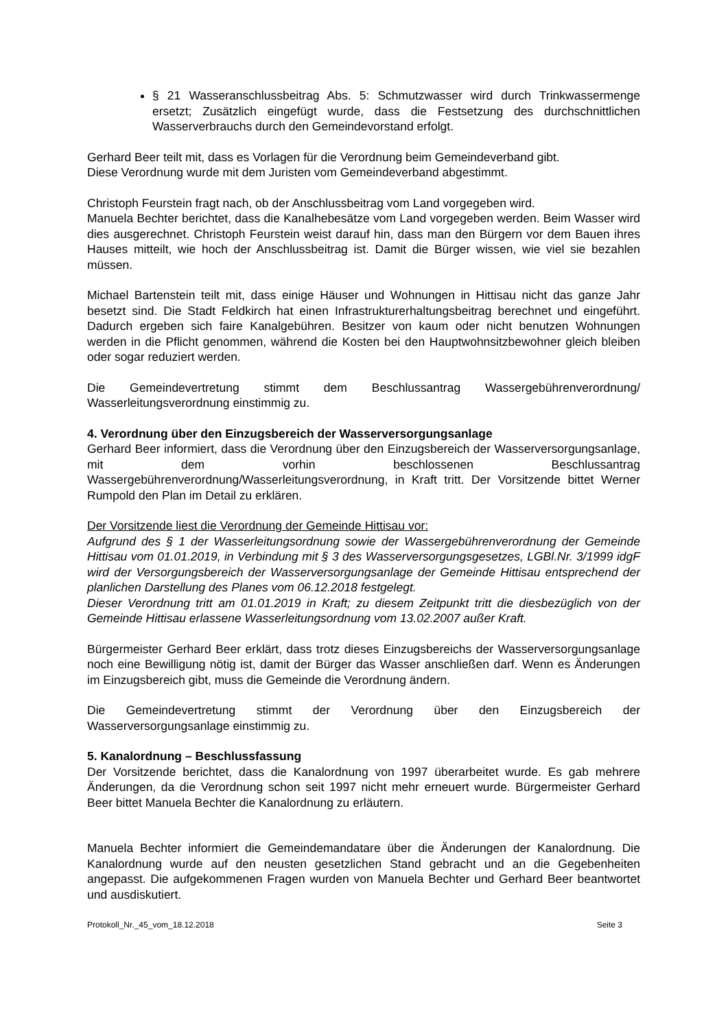§ 21 Wasseranschlussbeitrag Abs. 5: Schmutzwasser wird durch Trinkwassermenge ersetzt; Zusätzlich eingefügt wurde, dass die Festsetzung des durchschnittlichen Wasserverbrauchs durch den Gemeindevorstand erfolgt.
Gerhard Beer teilt mit, dass es Vorlagen für die Verordnung beim Gemeindeverband gibt.
Diese Verordnung wurde mit dem Juristen vom Gemeindeverband abgestimmt.
Christoph Feurstein fragt nach, ob der Anschlussbeitrag vom Land vorgegeben wird.
Manuela Bechter berichtet, dass die Kanalhebesätze vom Land vorgegeben werden. Beim Wasser wird dies ausgerechnet. Christoph Feurstein weist darauf hin, dass man den Bürgern vor dem Bauen ihres Hauses mitteilt, wie hoch der Anschlussbeitrag ist. Damit die Bürger wissen, wie viel sie bezahlen müssen.
Michael Bartenstein teilt mit, dass einige Häuser und Wohnungen in Hittisau nicht das ganze Jahr besetzt sind. Die Stadt Feldkirch hat einen Infrastrukturerhaltungsbeitrag berechnet und eingeführt. Dadurch ergeben sich faire Kanalgebühren. Besitzer von kaum oder nicht benutzen Wohnungen werden in die Pflicht genommen, während die Kosten bei den Hauptwohnsitzbewohner gleich bleiben oder sogar reduziert werden.
Die Gemeindevertretung stimmt dem Beschlussantrag Wassergebührenverordnung/ Wasserleitungsverordnung einstimmig zu.
4. Verordnung über den Einzugsbereich der Wasserversorgungsanlage
Gerhard Beer informiert, dass die Verordnung über den Einzugsbereich der Wasserversorgungsanlage, mit dem vorhin beschlossenen Beschlussantrag Wassergebührenverordnung/Wasserleitungsverordnung, in Kraft tritt. Der Vorsitzende bittet Werner Rumpold den Plan im Detail zu erklären.
Der Vorsitzende liest die Verordnung der Gemeinde Hittisau vor:
Aufgrund des § 1 der Wasserleitungsordnung sowie der Wassergebührenverordnung der Gemeinde Hittisau vom 01.01.2019, in Verbindung mit § 3 des Wasserversorgungsgesetzes, LGBl.Nr. 3/1999 idgF wird der Versorgungsbereich der Wasserversorgungsanlage der Gemeinde Hittisau entsprechend der planlichen Darstellung des Planes vom 06.12.2018 festgelegt.
Dieser Verordnung tritt am 01.01.2019 in Kraft; zu diesem Zeitpunkt tritt die diesbezüglich von der Gemeinde Hittisau erlassene Wasserleitungsordnung vom 13.02.2007 außer Kraft.
Bürgermeister Gerhard Beer erklärt, dass trotz dieses Einzugsbereichs der Wasserversorgungsanlage noch eine Bewilligung nötig ist, damit der Bürger das Wasser anschließen darf. Wenn es Änderungen im Einzugsbereich gibt, muss die Gemeinde die Verordnung ändern.
Die Gemeindevertretung stimmt der Verordnung über den Einzugsbereich der Wasserversorgungsanlage einstimmig zu.
5. Kanalordnung – Beschlussfassung
Der Vorsitzende berichtet, dass die Kanalordnung von 1997 überarbeitet wurde. Es gab mehrere Änderungen, da die Verordnung schon seit 1997 nicht mehr erneuert wurde. Bürgermeister Gerhard Beer bittet Manuela Bechter die Kanalordnung zu erläutern.
Manuela Bechter informiert die Gemeindemandatare über die Änderungen der Kanalordnung. Die Kanalordnung wurde auf den neusten gesetzlichen Stand gebracht und an die Gegebenheiten angepasst. Die aufgekommenen Fragen wurden von Manuela Bechter und Gerhard Beer beantwortet und ausdiskutiert.
Protokoll_Nr._45_vom_18.12.2018 Seite 3